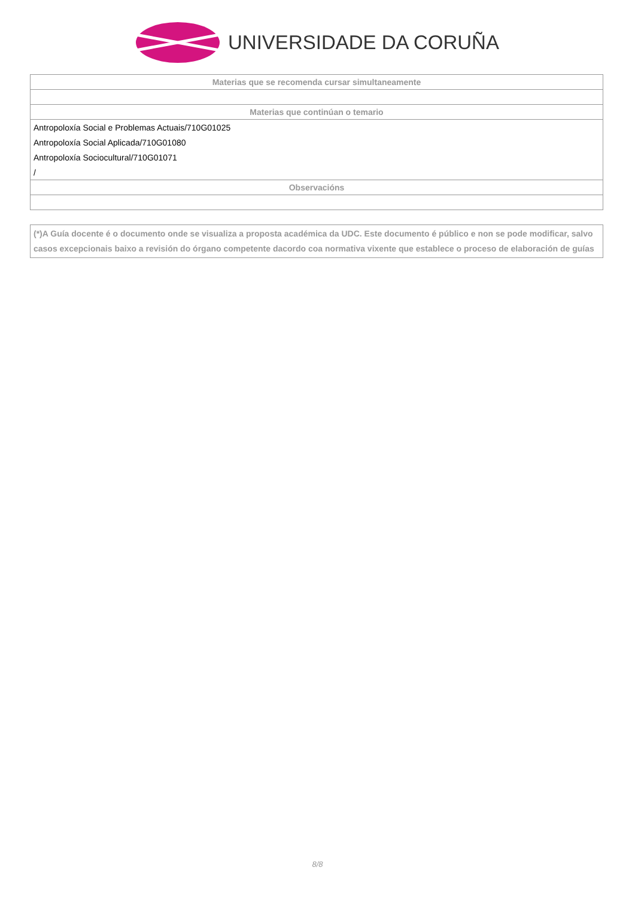UNIVERSIDADE DA CORUÑA
| Materias que se recomenda cursar simultaneamente |
| --- |
| Materias que continúan o temario |
| Antropoloxía Social e Problemas Actuais/710G01025 |
| Antropoloxía Social Aplicada/710G01080 |
| Antropoloxía Sociocultural/710G01071 |
| / |
| Observacións |
(*)A Guía docente é o documento onde se visualiza a proposta académica da UDC. Este documento é público e non se pode modificar, salvo casos excepcionais baixo a revisión do órgano competente dacordo coa normativa vixente que establece o proceso de elaboración de guías
8/8